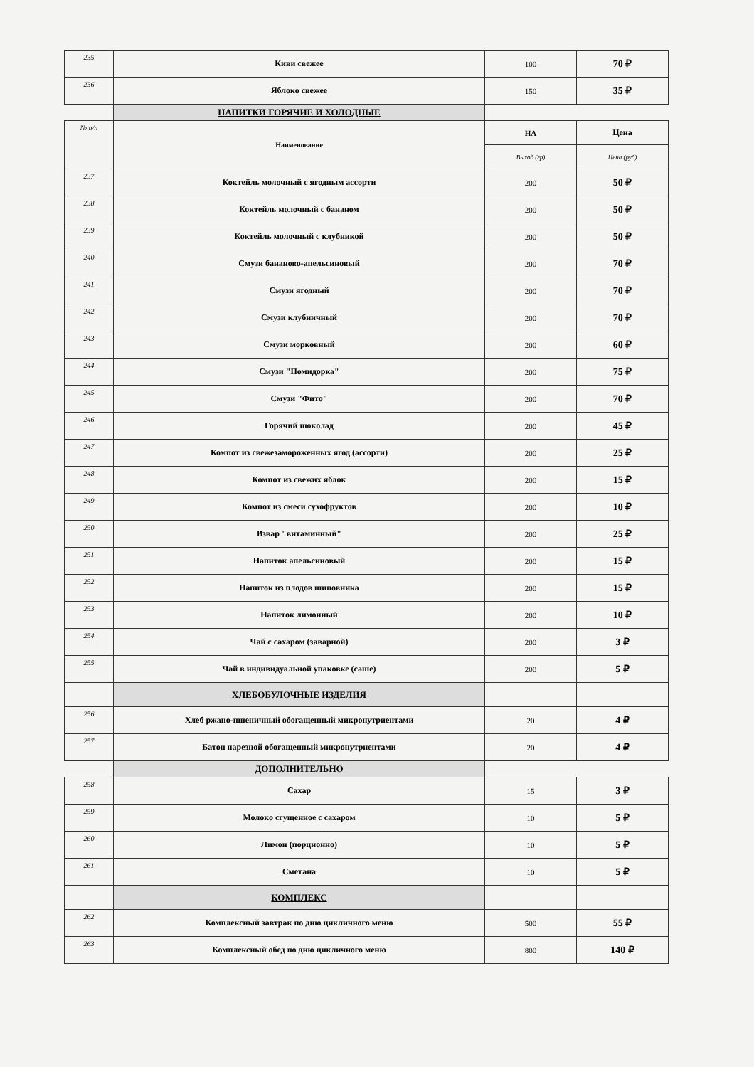| 235 | Киви свежее | 100 | 70 ₽ |
| 236 | Яблоко свежее | 150 | 35 ₽ |
| | НАПИТКИ ГОРЯЧИЕ И ХОЛОДНЫЕ | | |
| № п/п | Наименование | НА | Цена |
| | | Выход (гр) | Цена (руб) |
| 237 | Коктейль молочный с ягодным ассорти | 200 | 50 ₽ |
| 238 | Коктейль молочный с бананом | 200 | 50 ₽ |
| 239 | Коктейль молочный с клубникой | 200 | 50 ₽ |
| 240 | Смузи бананово-апельсиновый | 200 | 70 ₽ |
| 241 | Смузи ягодный | 200 | 70 ₽ |
| 242 | Смузи клубничный | 200 | 70 ₽ |
| 243 | Смузи морковный | 200 | 60 ₽ |
| 244 | Смузи "Помидорка" | 200 | 75 ₽ |
| 245 | Смузи "Фито" | 200 | 70 ₽ |
| 246 | Горячий шоколад | 200 | 45 ₽ |
| 247 | Компот из свежезамороженных ягод (ассорти) | 200 | 25 ₽ |
| 248 | Компот из свежих яблок | 200 | 15 ₽ |
| 249 | Компот из смеси сухофруктов | 200 | 10 ₽ |
| 250 | Взвар "витаминный" | 200 | 25 ₽ |
| 251 | Напиток апельсиновый | 200 | 15 ₽ |
| 252 | Напиток из плодов шиповника | 200 | 15 ₽ |
| 253 | Напиток лимонный | 200 | 10 ₽ |
| 254 | Чай с сахаром (заварной) | 200 | 3 ₽ |
| 255 | Чай в индивидуальной упаковке (саше) | 200 | 5 ₽ |
| | ХЛЕБОБУЛОЧНЫЕ ИЗДЕЛИЯ | | |
| 256 | Хлеб ржано-пшеничный обогащенный микронутриентами | 20 | 4 ₽ |
| 257 | Батон нарезной обогащенный микронутриентами | 20 | 4 ₽ |
| | ДОПОЛНИТЕЛЬНО | | |
| 258 | Сахар | 15 | 3 ₽ |
| 259 | Молоко сгущенное с сахаром | 10 | 5 ₽ |
| 260 | Лимон (порционно) | 10 | 5 ₽ |
| 261 | Сметана | 10 | 5 ₽ |
| | КОМПЛЕКС | | |
| 262 | Комплексный завтрак по дню цикличного меню | 500 | 55 ₽ |
| 263 | Комплексный обед по дню цикличного меню | 800 | 140 ₽ |